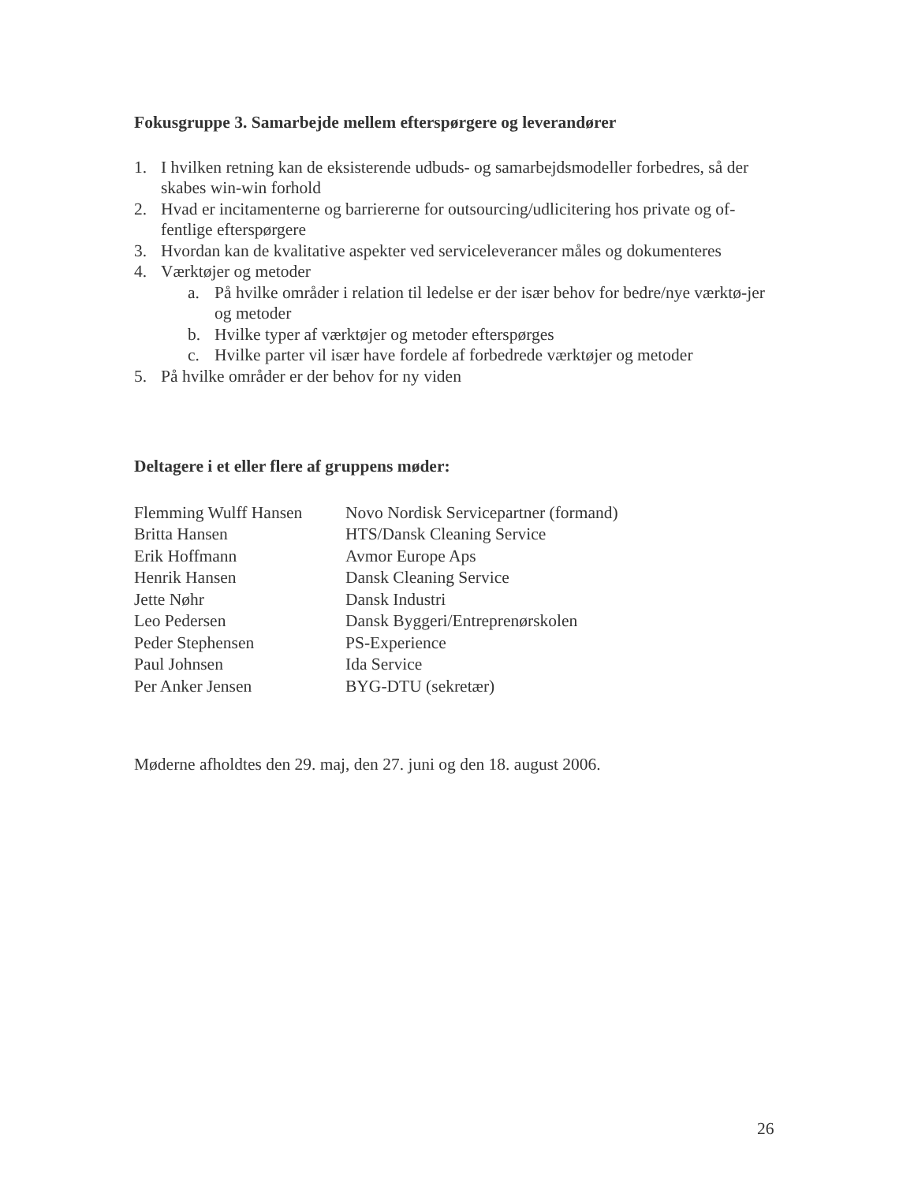Fokusgruppe 3. Samarbejde mellem efterspørgere og leverandører
1. I hvilken retning kan de eksisterende udbuds- og samarbejdsmodeller forbedres, så der skabes win-win forhold
2. Hvad er incitamenterne og barriererne for outsourcing/udlicitering hos private og of-fentlige efterspørgere
3. Hvordan kan de kvalitative aspekter ved serviceleverancer måles og dokumenteres
4. Værktøjer og metoder
a. På hvilke områder i relation til ledelse er der især behov for bedre/nye værktø-jer og metoder
b. Hvilke typer af værktøjer og metoder efterspørges
c. Hvilke parter vil især have fordele af forbedrede værktøjer og metoder
5. På hvilke områder er der behov for ny viden
Deltagere i et eller flere af gruppens møder:
| Flemming Wulff Hansen | Novo Nordisk Servicepartner (formand) |
| Britta Hansen | HTS/Dansk Cleaning Service |
| Erik Hoffmann | Avmor Europe Aps |
| Henrik Hansen | Dansk Cleaning Service |
| Jette Nøhr | Dansk Industri |
| Leo Pedersen | Dansk Byggeri/Entreprenørskolen |
| Peder Stephensen | PS-Experience |
| Paul Johnsen | Ida Service |
| Per Anker Jensen | BYG-DTU (sekretær) |
Møderne afholdtes den 29. maj, den 27. juni og den 18. august 2006.
26